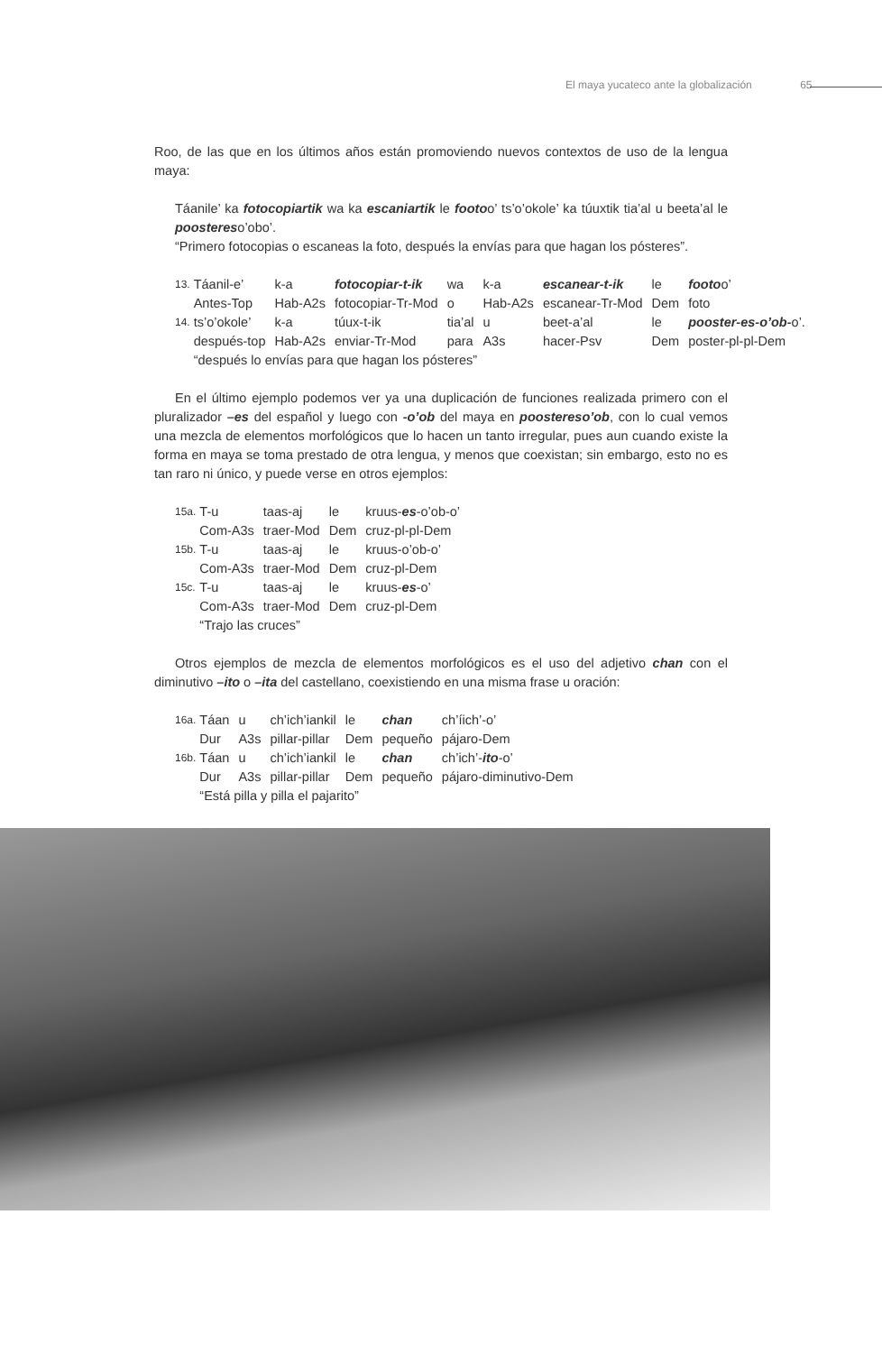El maya yucateco ante la globalización 65
Roo, de las que en los últimos años están promoviendo nuevos contextos de uso de la lengua maya:
Táanile’ ka fotocopiartik wa ka escaniartik le footoo’ ts’o’okole’ ka túuxtik tia’al u beeta’al le poostereso’obo’.
“Primero fotocopias o escaneas la foto, después la envías para que hagan los pósteres”.
| 13. | Táanil-e’ | k-a | fotocopiar-t-ik | wa | k-a | escanear-t-ik | le | footo o’ |
| | Antes-Top | Hab-A2s | fotocopiar-Tr-Mod | o | Hab-A2s | escanear-Tr-Mod | Dem | foto |
| 14. | ts’o’okole’ | k-a | túux-t-ik | tia’al | u | beet-a’al | le | pooster-es-o’ob- o’. |
| | después-top | Hab-A2s | enviar-Tr-Mod | para | A3s | hacer-Psv | Dem | poster-pl-pl-Dem |
| | “después lo envías para que hagan los pósteres” | | | | | | | |
En el último ejemplo podemos ver ya una duplicación de funciones realizada primero con el pluralizador –es del español y luego con -o’ob del maya en poostereso’ob, con lo cual vemos una mezcla de elementos morfológicos que lo hacen un tanto irregular, pues aun cuando existe la forma en maya se toma prestado de otra lengua, y menos que coexistan; sin embargo, esto no es tan raro ni único, y puede verse en otros ejemplos:
| 15a. | T-u | taas-aj | le | kruus- es -o’ob-o’ |
| | Com-A3s | traer-Mod | Dem | cruz-pl-pl-Dem |
| 15b. | T-u | taas-aj | le | kruus-o’ob-o’ |
| | Com-A3s | traer-Mod | Dem | cruz-pl-Dem |
| 15c. | T-u | taas-aj | le | kruus- es -o’ |
| | Com-A3s | traer-Mod | Dem | cruz-pl-Dem |
| | “Trajo las cruces” | | | |
Otros ejemplos de mezcla de elementos morfológicos es el uso del adjetivo chan con el diminutivo –ito o –ita del castellano, coexistiendo en una misma frase u oración:
| 16a. | Táan | u | ch’ich’iankil | le | chan | ch’íich’-o’ |
| | Dur | A3s | pillar-pillar | Dem | pequeño | pájaro-Dem |
| 16b. | Táan | u | ch’ich’iankil | le | chan | ch’ich’- ito -o’ |
| | Dur | A3s | pillar-pillar | Dem | pequeño | pájaro-diminutivo-Dem |
| | “Está pilla y pilla el pajarito” | | | | | |